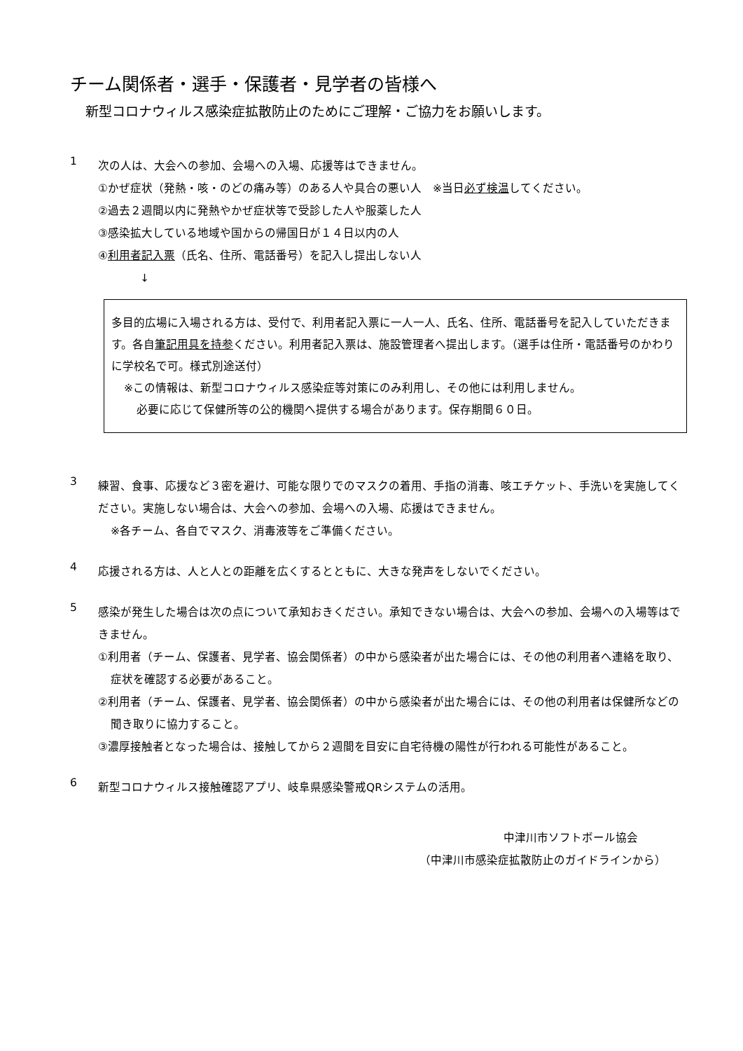チーム関係者・選手・保護者・見学者の皆様へ
新型コロナウィルス感染症拡散防止のためにご理解・ご協力をお願いします。
1
次の人は、大会への参加、会場への入場、応援等はできません。
①かぜ症状（発熱・咳・のどの痛み等）のある人や具合の悪い人　※当日必ず検温してください。
②過去２週間以内に発熱やかぜ症状等で受診した人や服薬した人
③感染拡大している地域や国からの帰国日が１４日以内の人
④利用者記入票（氏名、住所、電話番号）を記入し提出しない人
↓
多目的広場に入場される方は、受付で、利用者記入票に一人一人、氏名、住所、電話番号を記入していただきます。各自筆記用具を持参ください。利用者記入票は、施設管理者へ提出します。（選手は住所・電話番号のかわりに学校名で可。様式別途送付）
※この情報は、新型コロナウィルス感染症等対策にのみ利用し、その他には利用しません。
必要に応じて保健所等の公的機関へ提供する場合があります。保存期間６０日。
3
練習、食事、応援など３密を避け、可能な限りでのマスクの着用、手指の消毒、咳エチケット、手洗いを実施してください。実施しない場合は、大会への参加、会場への入場、応援はできません。
※各チーム、各自でマスク、消毒液等をご準備ください。
4
応援される方は、人と人との距離を広くするとともに、大きな発声をしないでください。
5
感染が発生した場合は次の点について承知おきください。承知できない場合は、大会への参加、会場への入場等はできません。
①利用者（チーム、保護者、見学者、協会関係者）の中から感染者が出た場合には、その他の利用者へ連絡を取り、症状を確認する必要があること。
②利用者（チーム、保護者、見学者、協会関係者）の中から感染者が出た場合には、その他の利用者は保健所などの聞き取りに協力すること。
③濃厚接触者となった場合は、接触してから２週間を目安に自宅待機の陽性が行われる可能性があること。
6
新型コロナウィルス接触確認アプリ、岐阜県感染警戒QRシステムの活用。
中津川市ソフトボール協会
（中津川市感染症拡散防止のガイドラインから）